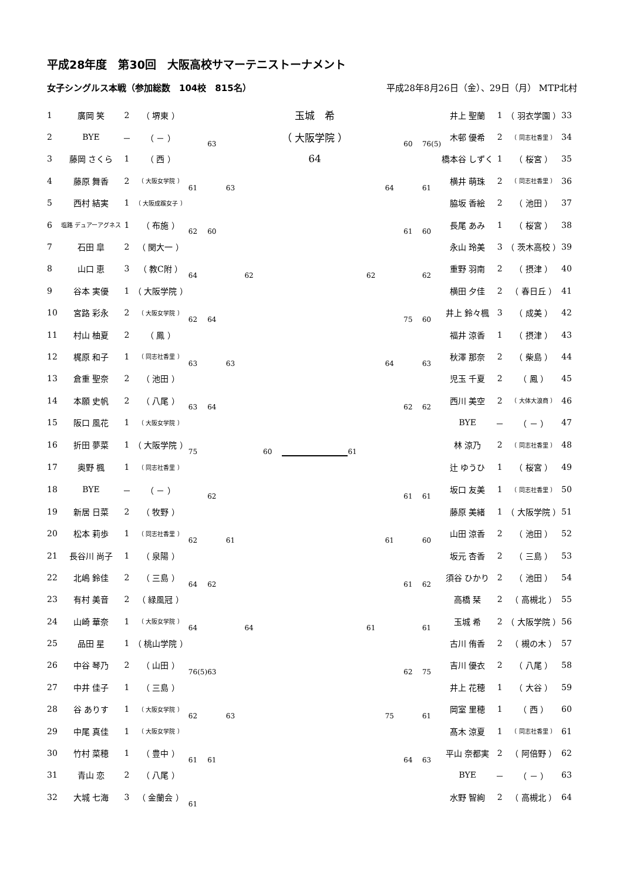平成28年度　第30回　大阪高校サマーテニストーナメント
女子シングルス本戦（参加総数　104校　815名） 平成28年8月26日（金）、29日（月） MTP北村
| 1 | 廣岡 笑 | 2 | （ 堺東 ） | | | | | | 玉城 希 | | | | | | 井上 聖蘭 | 1 | （ 羽衣学園 ） | 33 |
| 2 | BYE | － | （ － ） | | 63 | | | | （ 大阪学院 ） | | | | 60 | 76(5) | 木邨 優希 | 2 | （ 同志社香里 ） | 34 |
| 3 | 藤岡 さくら | 1 | （ 西 ） | | | | | | 64 | | | | | | 橋本谷 しずく | 1 | （ 桜宮 ） | 35 |
| 4 | 藤原 舞香 | 2 | （ 大阪女学院 ） | 61 | | 63 | | | | | | 64 | | 61 | 横井 萌珠 | 2 | （ 同志社香里 ） | 36 |
| 5 | 西村 結実 | 1 | （ 大阪成蹊女子 ） | | | | | | | | | | | | 脇坂 香絵 | 2 | （ 池田 ） | 37 |
| 6 | 塩路 デュアーアグネス | 1 | （ 布施 ） | 62 | 60 | | | | | | | | 61 | 60 | 長尾 あみ | 1 | （ 桜宮 ） | 38 |
| 7 | 石田 皐 | 2 | （ 関大一 ） | | | | | | | | | | | | 永山 玲美 | 3 | （ 茨木高校 ） | 39 |
| 8 | 山口 恵 | 3 | （ 教C附 ） | 64 | | | 62 | | | | 62 | | | 62 | 重野 羽南 | 2 | （ 摂津 ） | 40 |
| 9 | 谷本 実優 | 1 | （ 大阪学院 ） | | | | | | | | | | | | 横田 夕佳 | 2 | （ 春日丘 ） | 41 |
| 10 | 宮路 彩永 | 2 | （ 大阪女学院 ） | 62 | 64 | | | | | | | | 75 | 60 | 井上 鈴々楓 | 3 | （ 成美 ） | 42 |
| 11 | 村山 柚夏 | 2 | （ 鳳 ） | | | | | | | | | | | | 福井 涼香 | 1 | （ 摂津 ） | 43 |
| 12 | 梶原 和子 | 1 | （ 同志社香里 ） | 63 | | 63 | | | | | | 64 | | 63 | 秋澤 那奈 | 2 | （ 柴島 ） | 44 |
| 13 | 倉重 聖奈 | 2 | （ 池田 ） | | | | | | | | | | | | 児玉 千夏 | 2 | （ 鳳 ） | 45 |
| 14 | 本願 史帆 | 2 | （ 八尾 ） | 63 | 64 | | | | | | | | 62 | 62 | 西川 美空 | 2 | （ 大体大浪商 ） | 46 |
| 15 | 阪口 風花 | 1 | （ 大阪女学院 ） | | | | | | | | | | | | BYE | － | （ － ） | 47 |
| 16 | 折田 夢菜 | 1 | （ 大阪学院 ） | 75 | | | | 60 | | 61 | | | | | 林 涼乃 | 2 | （ 同志社香里 ） | 48 |
| 17 | 奥野 楓 | 1 | （ 同志社香里 ） | | | | | | | | | | | | 辻 ゆうひ | 1 | （ 桜宮 ） | 49 |
| 18 | BYE | － | （ － ） | | 62 | | | | | | | | 61 | 61 | 坂口 友美 | 1 | （ 同志社香里 ） | 50 |
| 19 | 新居 日菜 | 2 | （ 牧野 ） | | | | | | | | | | | | 藤原 美緒 | 1 | （ 大阪学院 ） | 51 |
| 20 | 松本 莉歩 | 1 | （ 同志社香里 ） | 62 | | 61 | | | | | | 61 | | 60 | 山田 涼香 | 2 | （ 池田 ） | 52 |
| 21 | 長谷川 尚子 | 1 | （ 泉陽 ） | | | | | | | | | | | | 坂元 杏香 | 2 | （ 三島 ） | 53 |
| 22 | 北嶋 鈴佳 | 2 | （ 三島 ） | 64 | 62 | | | | | | | | 61 | 62 | 須谷 ひかり | 2 | （ 池田 ） | 54 |
| 23 | 有村 美音 | 2 | （ 緑風冠 ） | | | | | | | | | | | | 高橋 栞 | 2 | （ 高槻北 ） | 55 |
| 24 | 山崎 華奈 | 1 | （ 大阪女学院 ） | 64 | | | 64 | | | | 61 | | | 61 | 玉城 希 | 2 | （ 大阪学院 ） | 56 |
| 25 | 品田 星 | 1 | （ 桃山学院 ） | | | | | | | | | | | | 古川 侑香 | 2 | （ 槻の木 ） | 57 |
| 26 | 中谷 琴乃 | 2 | （ 山田 ） | 76(5) | 63 | | | | | | | | 62 | 75 | 吉川 優衣 | 2 | （ 八尾 ） | 58 |
| 27 | 中井 佳子 | 1 | （ 三島 ） | | | | | | | | | | | | 井上 花穂 | 1 | （ 大谷 ） | 59 |
| 28 | 谷 ありす | 1 | （ 大阪女学院 ） | 62 | | 63 | | | | | | 75 | | 61 | 岡室 里穂 | 1 | （ 西 ） | 60 |
| 29 | 中尾 真佳 | 1 | （ 大阪女学院 ） | | | | | | | | | | | | 髙木 涼夏 | 1 | （ 同志社香里 ） | 61 |
| 30 | 竹村 菜穂 | 1 | （ 豊中 ） | 61 | 61 | | | | | | | | 64 | 63 | 平山 奈都実 | 2 | （ 阿倍野 ） | 62 |
| 31 | 青山 恋 | 2 | （ 八尾 ） | | | | | | | | | | | | BYE | － | （ － ） | 63 |
| 32 | 大城 七海 | 3 | （ 金蘭会 ） | 61 | | | | | | | | | | | 水野 智絢 | 2 | （ 高槻北 ） | 64 |